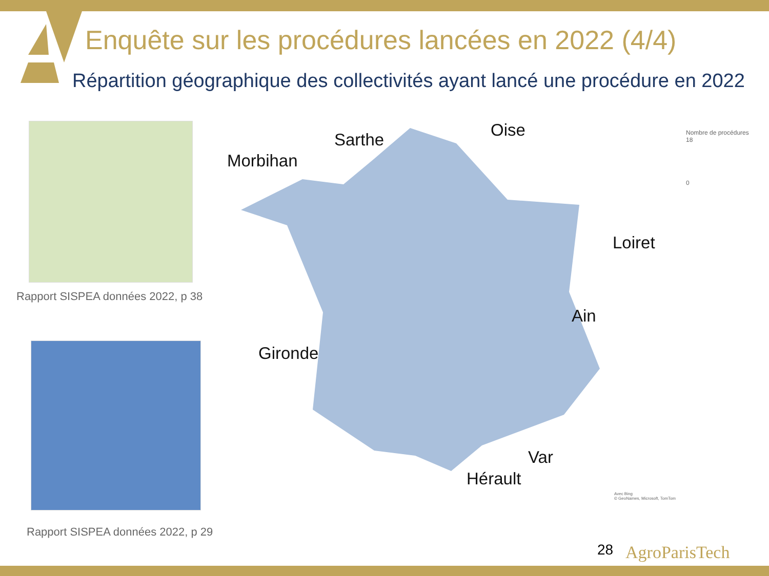Enquête sur les procédures lancées en 2022 (4/4)
Répartition géographique des collectivités ayant lancé une procédure en 2022
Rapport SISPEA données 2022, p 38
Rapport SISPEA données 2022, p 29
Morbihan
Sarthe Oise
Loiret
Ain
Gironde
Var
Hérault
Nombre de procédures
18
0
Avec Bing
© GeoNames, Microsoft, TomTom
28 AgroParisTech